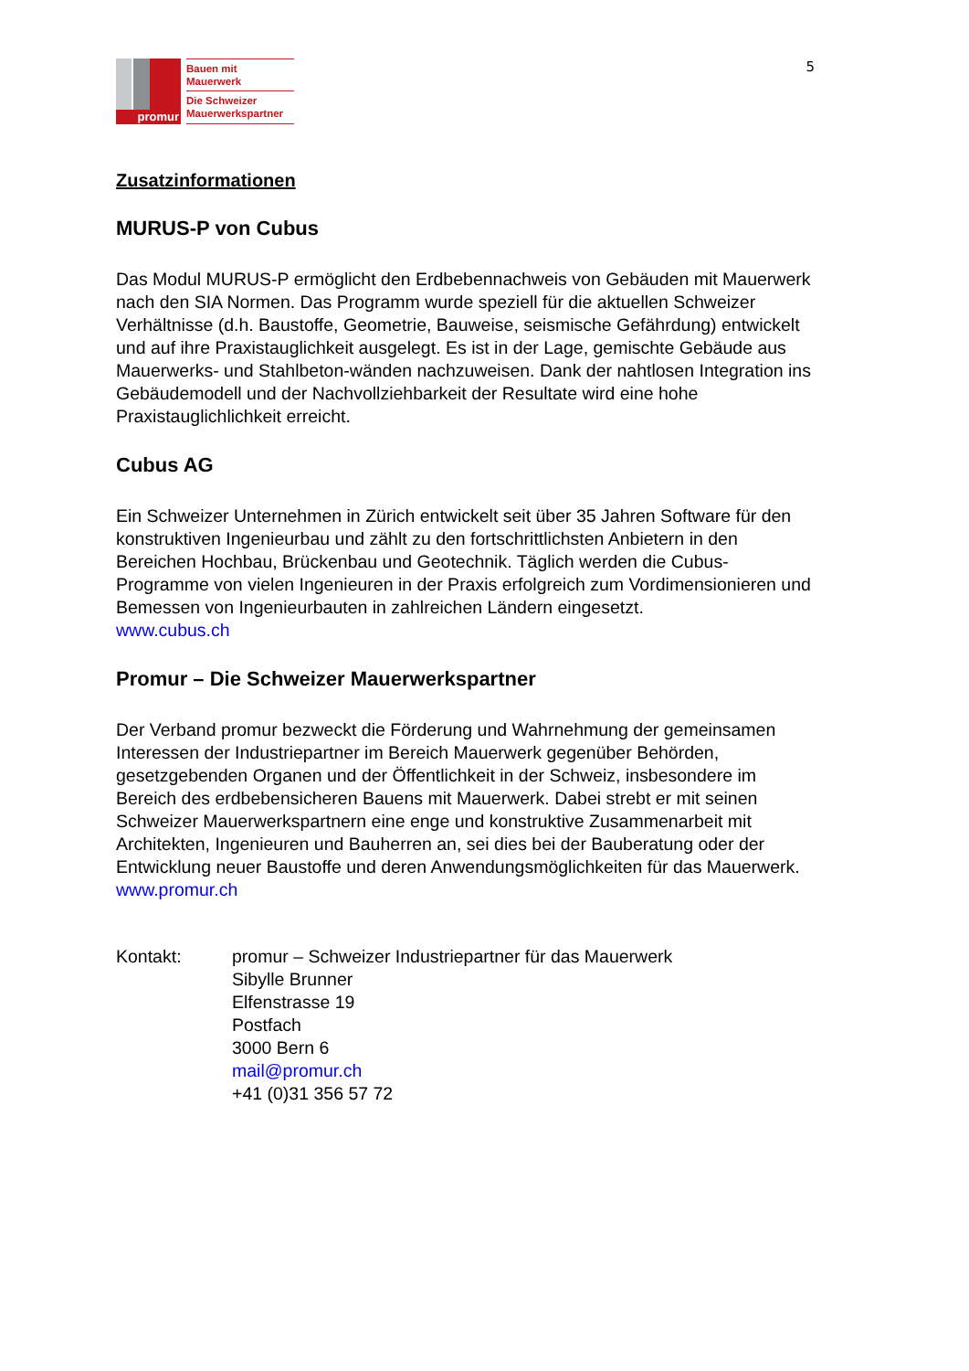promur
Bauen mit
Mauerwerk
Die Schweizer
Mauerwerkspartner
5
Zusatzinformationen
MURUS-P von Cubus
Das Modul MURUS-P ermöglicht den Erdbebennachweis von Gebäuden mit Mauerwerk nach den SIA Normen. Das Programm wurde speziell für die aktuellen Schweizer Verhältnisse (d.h. Baustoffe, Geometrie, Bauweise, seismische Gefährdung) entwickelt und auf ihre Praxistauglichkeit ausgelegt. Es ist in der Lage, gemischte Gebäude aus Mauerwerks- und Stahlbeton-wänden nachzuweisen. Dank der nahtlosen Integration ins Gebäudemodell und der Nachvollziehbarkeit der Resultate wird eine hohe Praxistauglichlichkeit erreicht.
Cubus AG
Ein Schweizer Unternehmen in Zürich entwickelt seit über 35 Jahren Software für den konstruktiven Ingenieurbau und zählt zu den fortschrittlichsten Anbietern in den Bereichen Hochbau, Brückenbau und Geotechnik. Täglich werden die Cubus-Programme von vielen Ingenieuren in der Praxis erfolgreich zum Vordimensionieren und Bemessen von Ingenieurbauten in zahlreichen Ländern eingesetzt.
www.cubus.ch
Promur – Die Schweizer Mauerwerkspartner
Der Verband promur bezweckt die Förderung und Wahrnehmung der gemeinsamen Interessen der Industriepartner im Bereich Mauerwerk gegenüber Behörden, gesetzgebenden Organen und der Öffentlichkeit in der Schweiz, insbesondere im Bereich des erdbebensicheren Bauens mit Mauerwerk. Dabei strebt er mit seinen Schweizer Mauerwerkspartnern eine enge und konstruktive Zusammenarbeit mit Architekten, Ingenieuren und Bauherren an, sei dies bei der Bauberatung oder der Entwicklung neuer Baustoffe und deren Anwendungsmöglichkeiten für das Mauerwerk.
www.promur.ch
Kontakt: promur – Schweizer Industriepartner für das Mauerwerk
Sibylle Brunner
Elfenstrasse 19
Postfach
3000 Bern 6
mail@promur.ch
+41 (0)31 356 57 72